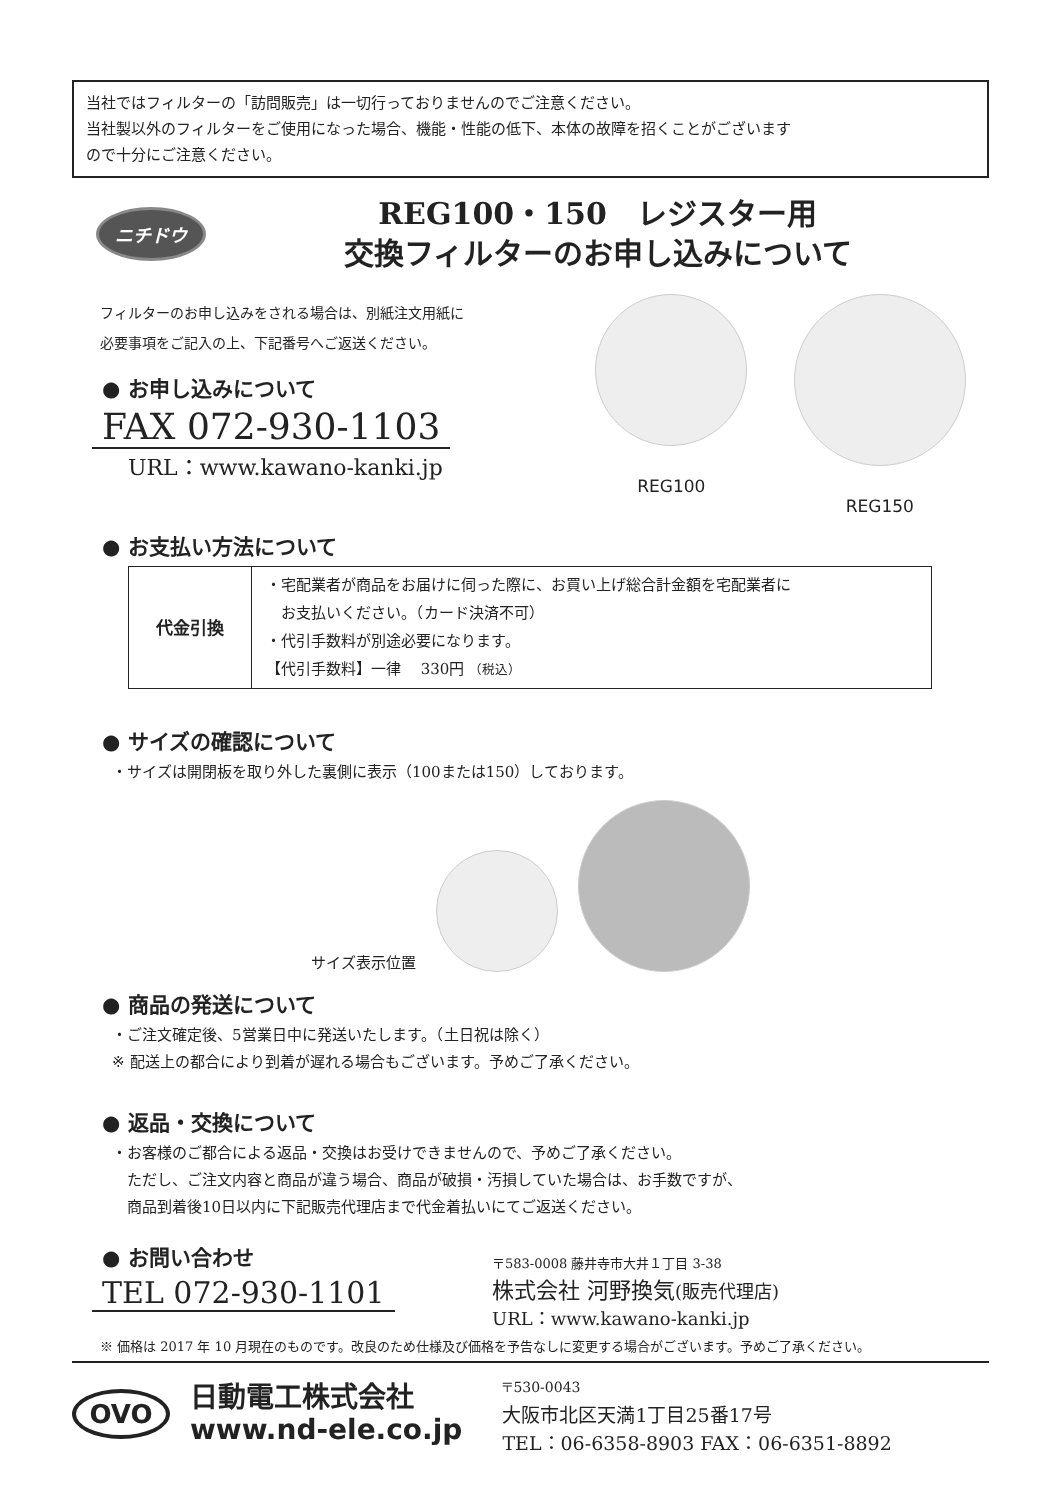当社ではフィルターの「訪問販売」は一切行っておりませんのでご注意ください。
当社製以外のフィルターをご使用になった場合、機能・性能の低下、本体の故障を招くことがございます
ので十分にご注意ください。
ニチドウ
REG100・150　レジスター用
交換フィルターのお申し込みについて
フィルターのお申し込みをされる場合は、別紙注文用紙に
必要事項をご記入の上、下記番号へご返送ください。
● お申し込みについて
FAX 072-930-1103
URL：www.kawano-kanki.jp
REG100 REG150
● お支払い方法について
| 代金引換 | ・宅配業者が商品をお届けに伺った際に、お買い上げ総合計金額を宅配業者に お支払いください。（カード決済不可） ・代引手数料が別途必要になります。 【代引手数料】一律 330円 （税込） |
● サイズの確認について
・サイズは開閉板を取り外した裏側に表示（100または150）しております。
サイズ表示位置
● 商品の発送について
・ご注文確定後、5営業日中に発送いたします。（土日祝は除く）
※ 配送上の都合により到着が遅れる場合もございます。予めご了承ください。
● 返品・交換について
・お客様のご都合による返品・交換はお受けできませんので、予めご了承ください。
　ただし、ご注文内容と商品が違う場合、商品が破損・汚損していた場合は、お手数ですが、
　商品到着後10日以内に下記販売代理店まで代金着払いにてご返送ください。
● お問い合わせ
TEL 072-930-1101
〒583-0008 藤井寺市大井１丁目 3-38
株式会社 河野換気(販売代理店)
URL：www.kawano-kanki.jp
※ 価格は 2017 年 10 月現在のものです。改良のため仕様及び価格を予告なしに変更する場合がございます。予めご了承ください。
OVO
日動電工株式会社
www.nd-ele.co.jp
〒530-0043
大阪市北区天満1丁目25番17号
TEL：06-6358-8903 FAX：06-6351-8892